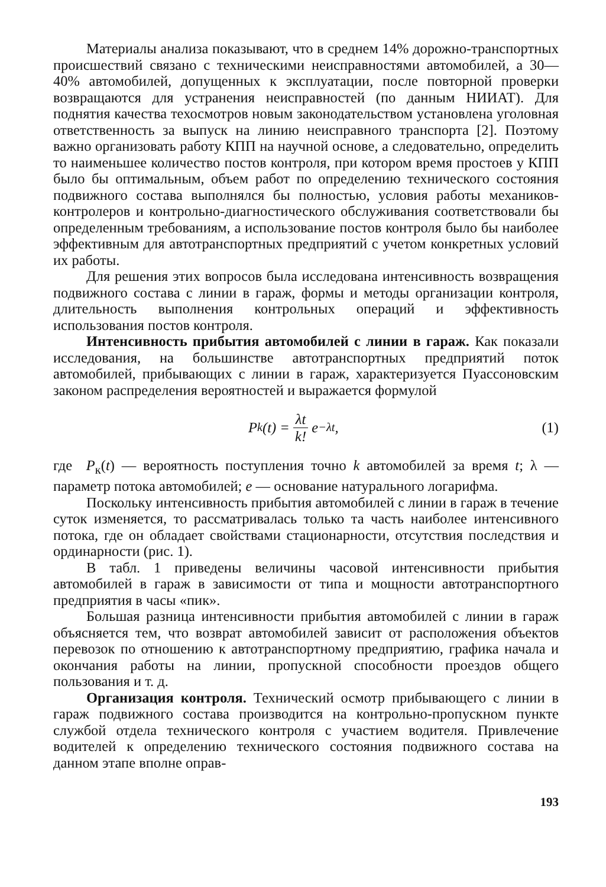Материалы анализа показывают, что в среднем 14% дорожно-транспортных происшествий связано с техническими неисправностями автомобилей, а 30—40% автомобилей, допущенных к эксплуатации, после повторной проверки возвращаются для устранения неисправностей (по данным НИИАТ). Для поднятия качества техосмотров новым законодательством установлена уголовная ответственность за выпуск на линию неисправного транспорта [2]. Поэтому важно организовать работу КПП на научной основе, а следовательно, определить то наименьшее количество постов контроля, при котором время простоев у КПП было бы оптимальным, объем работ по определению технического состояния подвижного состава выполнялся бы полностью, условия работы механиков-контролеров и контрольно-диагностического обслуживания соответствовали бы определенным требованиям, а использование постов контроля было бы наиболее эффективным для автотранспортных предприятий с учетом конкретных условий их работы.
Для решения этих вопросов была исследована интенсивность возвращения подвижного состава с линии в гараж, формы и методы организации контроля, длительность выполнения контрольных операций и эффективность использования постов контроля.
Интенсивность прибытия автомобилей с линии в гараж. Как показали исследования, на большинстве автотранспортных предприятий поток автомобилей, прибывающих с линии в гараж, характеризуется Пуассоновским законом распределения вероятностей и выражается формулой
P<sub>k</sub>(t) = λt k! e<sup>−λt</sup>, (1)
где P<sub>к</sub>(t) — вероятность поступления точно k автомобилей за время t; λ — параметр потока автомобилей; e — основание натурального логарифма.
Поскольку интенсивность прибытия автомобилей с линии в гараж в течение суток изменяется, то рассматривалась только та часть наиболее интенсивного потока, где он обладает свойствами стационарности, отсутствия последствия и ординарности (рис. 1).
В табл. 1 приведены величины часовой интенсивности прибытия автомобилей в гараж в зависимости от типа и мощности автотранспортного предприятия в часы «пик».
Большая разница интенсивности прибытия автомобилей с линии в гараж объясняется тем, что возврат автомобилей зависит от расположения объектов перевозок по отношению к автотранспортному предприятию, графика начала и окончания работы на линии, пропускной способности проездов общего пользования и т. д.
Организация контроля. Технический осмотр прибывающего с линии в гараж подвижного состава производится на контрольно-пропускном пункте службой отдела технического контроля с участием водителя. Привлечение водителей к определению технического состояния подвижного состава на данном этапе вполне оправ-
193